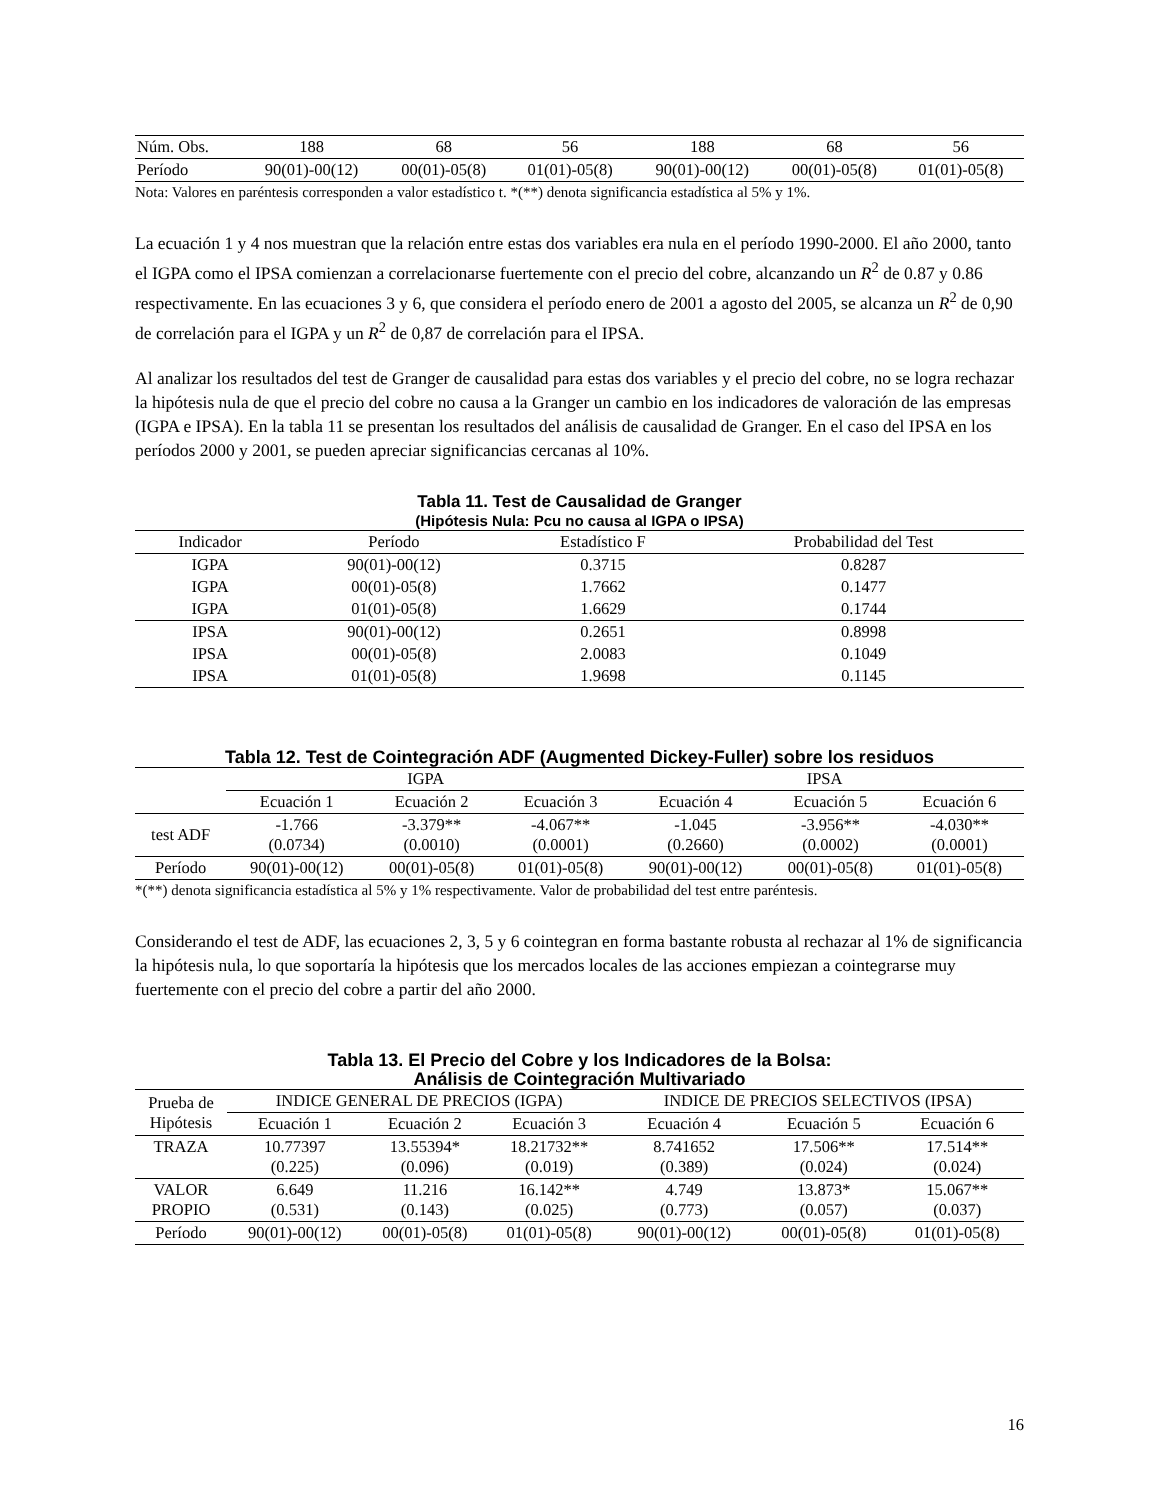| Núm. Obs. | 188 | 68 | 56 | 188 | 68 | 56 |
| Período | 90(01)-00(12) | 00(01)-05(8) | 01(01)-05(8) | 90(01)-00(12) | 00(01)-05(8) | 01(01)-05(8) |
Nota: Valores en paréntesis corresponden a valor estadístico t. *(**) denota significancia estadística al 5% y 1%.
La ecuación 1 y 4 nos muestran que la relación entre estas dos variables era nula en el período 1990-2000. El año 2000, tanto el IGPA como el IPSA comienzan a correlacionarse fuertemente con el precio del cobre, alcanzando un R<sup>2</sup> de 0.87 y 0.86 respectivamente. En las ecuaciones 3 y 6, que considera el período enero de 2001 a agosto del 2005, se alcanza un R<sup>2</sup> de 0,90 de correlación para el IGPA y un R<sup>2</sup> de 0,87 de correlación para el IPSA.
Al analizar los resultados del test de Granger de causalidad para estas dos variables y el precio del cobre, no se logra rechazar la hipótesis nula de que el precio del cobre no causa a la Granger un cambio en los indicadores de valoración de las empresas (IGPA e IPSA). En la tabla 11 se presentan los resultados del análisis de causalidad de Granger. En el caso del IPSA en los períodos 2000 y 2001, se pueden apreciar significancias cercanas al 10%.
Tabla 11. Test de Causalidad de Granger
(Hipótesis Nula: Pcu no causa al IGPA o IPSA)
| Indicador | Período | Estadístico F | Probabilidad del Test |
| IGPA | 90(01)-00(12) | 0.3715 | 0.8287 |
| IGPA | 00(01)-05(8) | 1.7662 | 0.1477 |
| IGPA | 01(01)-05(8) | 1.6629 | 0.1744 |
| IPSA | 90(01)-00(12) | 0.2651 | 0.8998 |
| IPSA | 00(01)-05(8) | 2.0083 | 0.1049 |
| IPSA | 01(01)-05(8) | 1.9698 | 0.1145 |
Tabla 12. Test de Cointegración ADF (Augmented Dickey-Fuller) sobre los residuos
| | IGPA | | | IPSA | | |
| | Ecuación 1 | Ecuación 2 | Ecuación 3 | Ecuación 4 | Ecuación 5 | Ecuación 6 |
| test ADF | -1.766 (0.0734) | -3.379** (0.0010) | -4.067** (0.0001) | -1.045 (0.2660) | -3.956** (0.0002) | -4.030** (0.0001) |
| Período | 90(01)-00(12) | 00(01)-05(8) | 01(01)-05(8) | 90(01)-00(12) | 00(01)-05(8) | 01(01)-05(8) |
*(**) denota significancia estadística al 5% y 1% respectivamente. Valor de probabilidad del test entre paréntesis.
Considerando el test de ADF, las ecuaciones 2, 3, 5 y 6 cointegran en forma bastante robusta al rechazar al 1% de significancia la hipótesis nula, lo que soportaría la hipótesis que los mercados locales de las acciones empiezan a cointegrarse muy fuertemente con el precio del cobre a partir del año 2000.
Tabla 13. El Precio del Cobre y los Indicadores de la Bolsa:
Análisis de Cointegración Multivariado
| Prueba de Hipótesis | INDICE GENERAL DE PRECIOS (IGPA) | | | INDICE DE PRECIOS SELECTIVOS (IPSA) | | |
| | Ecuación 1 | Ecuación 2 | Ecuación 3 | Ecuación 4 | Ecuación 5 | Ecuación 6 |
| TRAZA | 10.77397 (0.225) | 13.55394* (0.096) | 18.21732** (0.019) | 8.741652 (0.389) | 17.506** (0.024) | 17.514** (0.024) |
| VALOR PROPIO | 6.649 (0.531) | 11.216 (0.143) | 16.142** (0.025) | 4.749 (0.773) | 13.873* (0.057) | 15.067** (0.037) |
| Período | 90(01)-00(12) | 00(01)-05(8) | 01(01)-05(8) | 90(01)-00(12) | 00(01)-05(8) | 01(01)-05(8) |
16